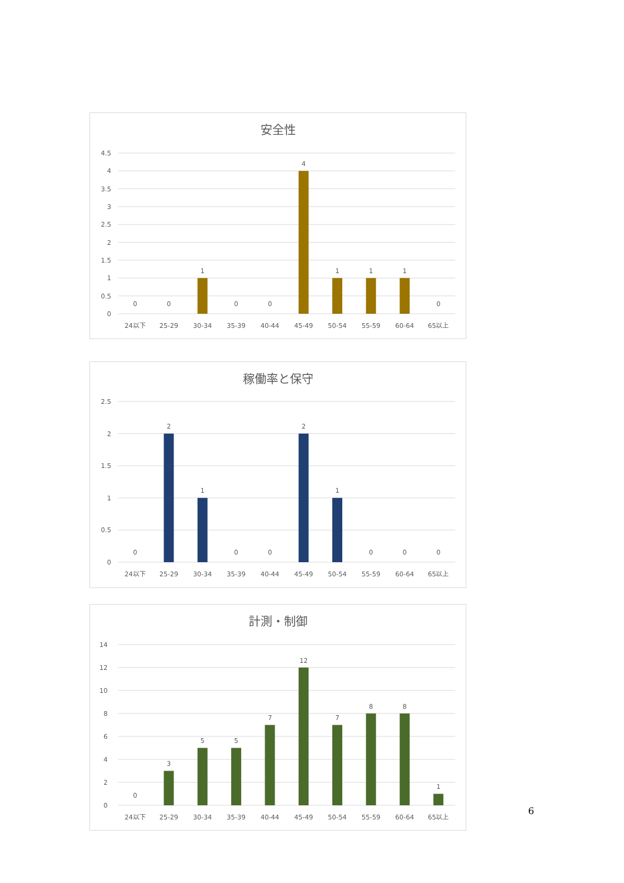安全性
4.5
4
3.5
3
2.5
2
1.5
1
0.5
0
0
0
1
0
0
4
1
1
1
0
24以下
25-29
30-34
35-39
40-44
45-49
50-54
55-59
60-64
65以上
稼働率と保守
2.5
2
1.5
1
0.5
0
0
2
1
0
0
2
1
0
0
0
24以下
25-29
30-34
35-39
40-44
45-49
50-54
55-59
60-64
65以上
計測・制御
14
12
10
8
6
4
2
0
0
3
5
5
7
12
7
8
8
1
24以下
25-29
30-34
35-39
40-44
45-49
50-54
55-59
60-64
65以上
6